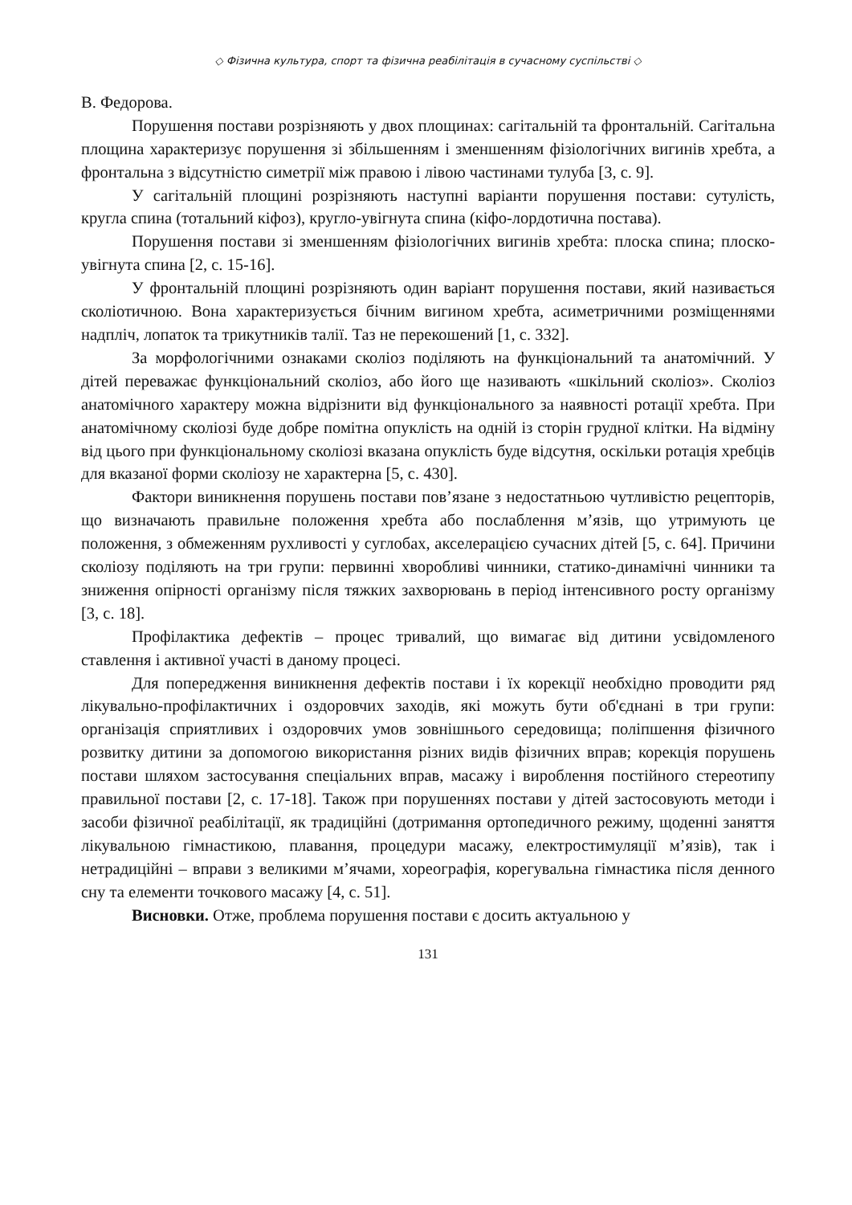◇ Фізична культура, спорт та фізична реабілітація в сучасному суспільстві ◇
В. Федорова.
Порушення постави розрізняють у двох площинах: сагітальній та фронтальній. Сагітальна площина характеризує порушення зі збільшенням і зменшенням фізіологічних вигинів хребта, а фронтальна з відсутністю симетрії між правою і лівою частинами тулуба [3, с. 9].
У сагітальній площині розрізняють наступні варіанти порушення постави: сутулість, кругла спина (тотальний кіфоз), кругло-увігнута спина (кіфо-лордотична постава).
Порушення постави зі зменшенням фізіологічних вигинів хребта: плоска спина; плоско-увігнута спина [2, с. 15-16].
У фронтальній площині розрізняють один варіант порушення постави, який називається сколіотичною. Вона характеризується бічним вигином хребта, асиметричними розміщеннями надпліч, лопаток та трикутників талії. Таз не перекошений [1, с. 332].
За морфологічними ознаками сколіоз поділяють на функціональний та анатомічний. У дітей переважає функціональний сколіоз, або його ще називають «шкільний сколіоз». Сколіоз анатомічного характеру можна відрізнити від функціонального за наявності ротації хребта. При анатомічному сколіозі буде добре помітна опуклість на одній із сторін грудної клітки. На відміну від цього при функціональному сколіозі вказана опуклість буде відсутня, оскільки ротація хребців для вказаної форми сколіозу не характерна [5, с. 430].
Фактори виникнення порушень постави пов’язане з недостатньою чутливістю рецепторів, що визначають правильне положення хребта або послаблення м’язів, що утримують це положення, з обмеженням рухливості у суглобах, акселерацією сучасних дітей [5, с. 64]. Причини сколіозу поділяють на три групи: первинні хворобливі чинники, статико-динамічні чинники та зниження опірності організму після тяжких захворювань в період інтенсивного росту організму [3, с. 18].
Профілактика дефектів – процес тривалий, що вимагає від дитини усвідомленого ставлення і активної участі в даному процесі.
Для попередження виникнення дефектів постави і їх корекції необхідно проводити ряд лікувально-профілактичних і оздоровчих заходів, які можуть бути об'єднані в три групи: організація сприятливих і оздоровчих умов зовнішнього середовища; поліпшення фізичного розвитку дитини за допомогою використання різних видів фізичних вправ; корекція порушень постави шляхом застосування спеціальних вправ, масажу і вироблення постійного стереотипу правильної постави [2, с. 17-18]. Також при порушеннях постави у дітей застосовують методи і засоби фізичної реабілітації, як традиційні (дотримання ортопедичного режиму, щоденні заняття лікувальною гімнастикою, плавання, процедури масажу, електростимуляції м’язів), так і нетрадиційні – вправи з великими м’ячами, хореографія, корегувальна гімнастика після денного сну та елементи точкового масажу [4, с. 51].
Висновки. Отже, проблема порушення постави є досить актуальною у
131